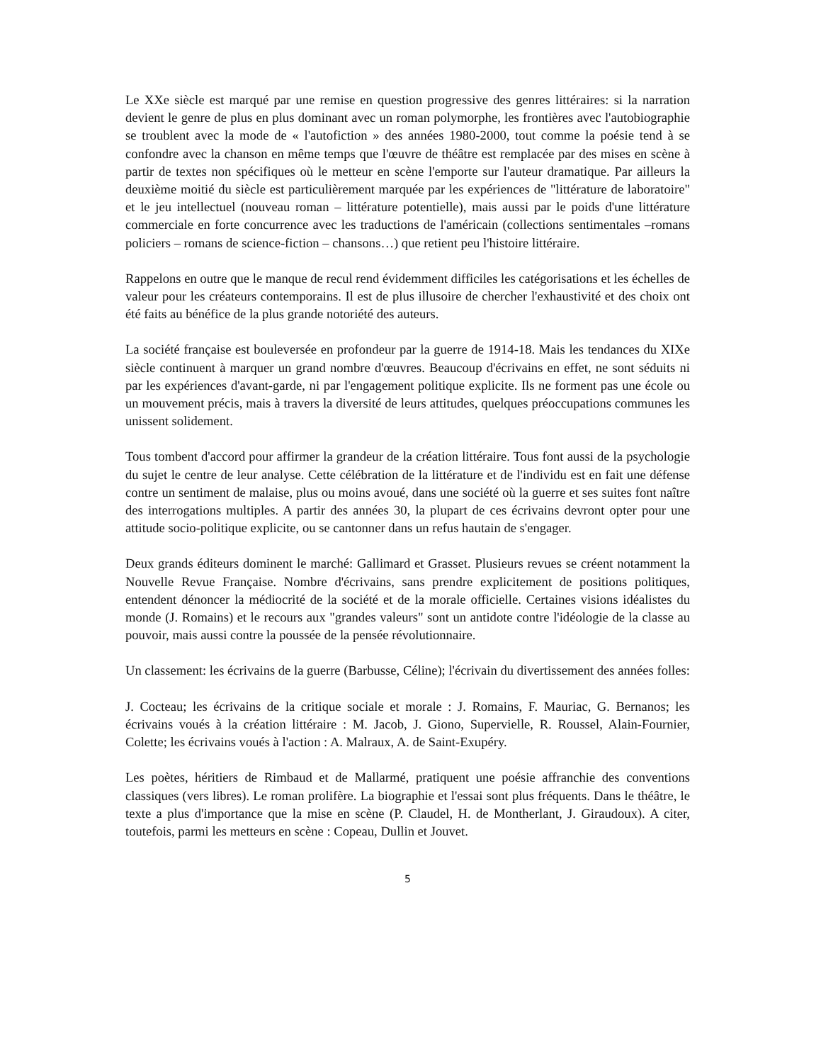Le XXe siècle est marqué par une remise en question progressive des genres littéraires: si la narration devient le genre de plus en plus dominant avec un roman polymorphe, les frontières avec l'autobiographie se troublent avec la mode de « l'autofiction » des années 1980-2000, tout comme la poésie tend à se confondre avec la chanson en même temps que l'œuvre de théâtre est remplacée par des mises en scène à partir de textes non spécifiques où le metteur en scène l'emporte sur l'auteur dramatique. Par ailleurs la deuxième moitié du siècle est particulièrement marquée par les expériences de "littérature de laboratoire" et le jeu intellectuel (nouveau roman – littérature potentielle), mais aussi par le poids d'une littérature commerciale en forte concurrence avec les traductions de l'américain (collections sentimentales –romans policiers – romans de science-fiction – chansons…) que retient peu l'histoire littéraire.
Rappelons en outre que le manque de recul rend évidemment difficiles les catégorisations et les échelles de valeur pour les créateurs contemporains. Il est de plus illusoire de chercher l'exhaustivité et des choix ont été faits au bénéfice de la plus grande notoriété des auteurs.
La société française est bouleversée en profondeur par la guerre de 1914-18. Mais les tendances du XIXe siècle continuent à marquer un grand nombre d'œuvres. Beaucoup d'écrivains en effet, ne sont séduits ni par les expériences d'avant-garde, ni par l'engagement politique explicite. Ils ne forment pas une école ou un mouvement précis, mais à travers la diversité de leurs attitudes, quelques préoccupations communes les unissent solidement.
Tous tombent d'accord pour affirmer la grandeur de la création littéraire. Tous font aussi de la psychologie du sujet le centre de leur analyse. Cette célébration de la littérature et de l'individu est en fait une défense contre un sentiment de malaise, plus ou moins avoué, dans une société où la guerre et ses suites font naître des interrogations multiples. A partir des années 30, la plupart de ces écrivains devront opter pour une attitude socio-politique explicite, ou se cantonner dans un refus hautain de s'engager.
Deux grands éditeurs dominent le marché: Gallimard et Grasset. Plusieurs revues se créent notamment la Nouvelle Revue Française. Nombre d'écrivains, sans prendre explicitement de positions politiques, entendent dénoncer la médiocrité de la société et de la morale officielle. Certaines visions idéalistes du monde (J. Romains) et le recours aux "grandes valeurs" sont un antidote contre l'idéologie de la classe au pouvoir, mais aussi contre la poussée de la pensée révolutionnaire.
Un classement: les écrivains de la guerre (Barbusse, Céline); l'écrivain du divertissement des années folles:
J. Cocteau; les écrivains de la critique sociale et morale : J. Romains, F. Mauriac, G. Bernanos; les écrivains voués à la création littéraire : M. Jacob, J. Giono, Supervielle, R. Roussel, Alain-Fournier, Colette; les écrivains voués à l'action : A. Malraux, A. de Saint-Exupéry.
Les poètes, héritiers de Rimbaud et de Mallarmé, pratiquent une poésie affranchie des conventions classiques (vers libres). Le roman prolifère. La biographie et l'essai sont plus fréquents. Dans le théâtre, le texte a plus d'importance que la mise en scène (P. Claudel, H. de Montherlant, J. Giraudoux). A citer, toutefois, parmi les metteurs en scène : Copeau, Dullin et Jouvet.
5